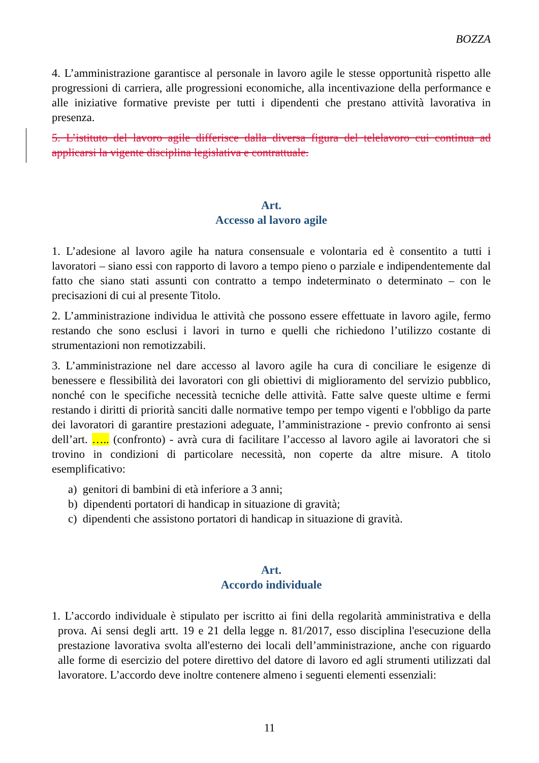BOZZA
4. L’amministrazione garantisce al personale in lavoro agile le stesse opportunità rispetto alle progressioni di carriera, alle progressioni economiche, alla incentivazione della performance e alle iniziative formative previste per tutti i dipendenti che prestano attività lavorativa in presenza.
5. L’istituto del lavoro agile differisce dalla diversa figura del telelavoro cui continua ad applicarsi la vigente disciplina legislativa e contrattuale.
Art.
Accesso al lavoro agile
1. L’adesione al lavoro agile ha natura consensuale e volontaria ed è consentito a tutti i lavoratori – siano essi con rapporto di lavoro a tempo pieno o parziale e indipendentemente dal fatto che siano stati assunti con contratto a tempo indeterminato o determinato – con le precisazioni di cui al presente Titolo.
2. L’amministrazione individua le attività che possono essere effettuate in lavoro agile, fermo restando che sono esclusi i lavori in turno e quelli che richiedono l’utilizzo costante di strumentazioni non remotizzabili.
3. L’amministrazione nel dare accesso al lavoro agile ha cura di conciliare le esigenze di benessere e flessibilità dei lavoratori con gli obiettivi di miglioramento del servizio pubblico, nonché con le specifiche necessità tecniche delle attività. Fatte salve queste ultime e fermi restando i diritti di priorità sanciti dalle normative tempo per tempo vigenti e l'obbligo da parte dei lavoratori di garantire prestazioni adeguate, l’amministrazione - previo confronto ai sensi dell’art. ….. (confronto) - avrà cura di facilitare l’accesso al lavoro agile ai lavoratori che si trovino in condizioni di particolare necessità, non coperte da altre misure. A titolo esemplificativo:
a) genitori di bambini di età inferiore a 3 anni;
b) dipendenti portatori di handicap in situazione di gravità;
c) dipendenti che assistono portatori di handicap in situazione di gravità.
Art.
Accordo individuale
1. L’accordo individuale è stipulato per iscritto ai fini della regolarità amministrativa e della prova. Ai sensi degli artt. 19 e 21 della legge n. 81/2017, esso disciplina l'esecuzione della prestazione lavorativa svolta all'esterno dei locali dell’amministrazione, anche con riguardo alle forme di esercizio del potere direttivo del datore di lavoro ed agli strumenti utilizzati dal lavoratore. L’accordo deve inoltre contenere almeno i seguenti elementi essenziali:
11